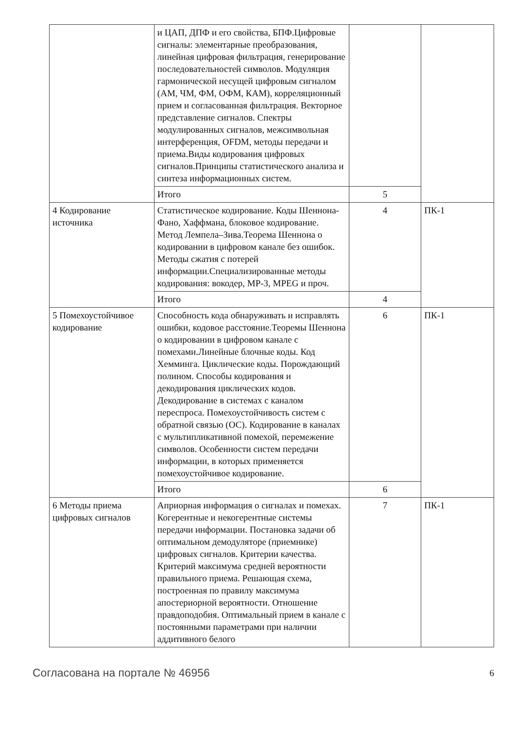| | и ЦАП, ДПФ и его свойства, БПФ.Цифровые сигналы: элементарные преобразования, линейная цифровая фильтрация, генерирование последовательностей символов. Модуляция гармонической несущей цифровым сигналом (АМ, ЧМ, ФМ, ОФМ, КАМ), корреляционный прием и согласованная фильтрация. Векторное представление сигналов. Спектры модулированных сигналов, межсимвольная интерференция, OFDM, методы передачи и приема.Виды кодирования цифровых сигналов.Принципы статистического анализа и синтеза информационных систем. | | |
| | Итого | 5 | |
| 4 Кодирование источника | Статистическое кодирование. Коды Шеннона-Фано, Хаффмана, блоковое кодирование. Метод Лемпела–Зива.Теорема Шеннона о кодировании в цифровом канале без ошибок. Методы сжатия с потерей информации.Специализированные методы кодирования: вокодер, MP-3, MPEG и проч. | 4 | ПК-1 |
| | Итого | 4 | |
| 5 Помехоустойчивое кодирование | Способность кода обнаруживать и исправлять ошибки, кодовое расстояние.Теоремы Шеннона о кодировании в цифровом канале с помехами.Линейные блочные коды. Код Хемминга. Циклические коды. Порождающий полином. Способы кодирования и декодирования циклических кодов. Декодирование в системах с каналом переспроса. Помехоустойчивость систем с обратной связью (ОС). Кодирование в каналах с мультипликативной помехой, перемежение символов. Особенности систем передачи информации, в которых применяется помехоустойчивое кодирование. | 6 | ПК-1 |
| | Итого | 6 | |
| 6 Методы приема цифровых сигналов | Априорная информация о сигналах и помехах. Когерентные и некогерентные системы передачи информации. Постановка задачи об оптимальном демодуляторе (приемнике) цифровых сигналов. Критерии качества. Критерий максимума средней вероятности правильного приема. Решающая схема, построенная по правилу максимума апостериорной вероятности. Отношение правдоподобия. Оптимальный прием в канале с постоянными параметрами при наличии аддитивного белого | 7 | ПК-1 |
Согласована на портале № 46956 6